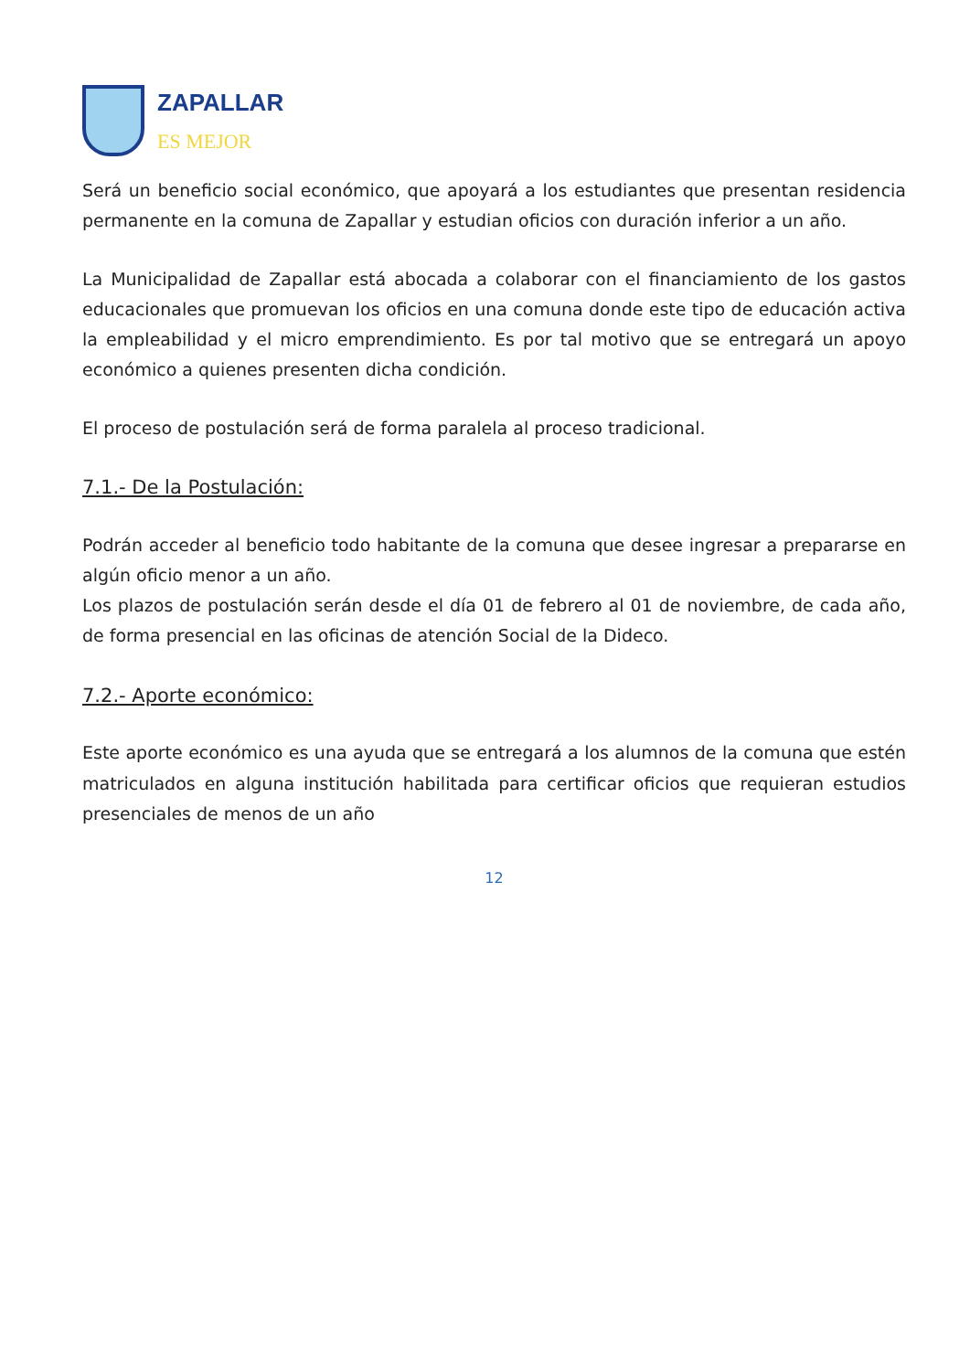ZAPALLAR
ES MEJOR
Será un beneficio social económico, que apoyará a los estudiantes que presentan residencia permanente en la comuna de Zapallar y estudian oficios con duración inferior a un año.
La Municipalidad de Zapallar está abocada a colaborar con el financiamiento de los gastos educacionales que promuevan los oficios en una comuna donde este tipo de educación activa la empleabilidad y el micro emprendimiento. Es por tal motivo que se entregará un apoyo económico a quienes presenten dicha condición.
El proceso de postulación será de forma paralela al proceso tradicional.
7.1.- De la Postulación:
Podrán acceder al beneficio todo habitante de la comuna que desee ingresar a prepararse en algún oficio menor a un año.
Los plazos de postulación serán desde el día 01 de febrero al 01 de noviembre, de cada año, de forma presencial en las oficinas de atención Social de la Dideco.
7.2.- Aporte económico:
Este aporte económico es una ayuda que se entregará a los alumnos de la comuna que estén matriculados en alguna institución habilitada para certificar oficios que requieran estudios presenciales de menos de un año
12